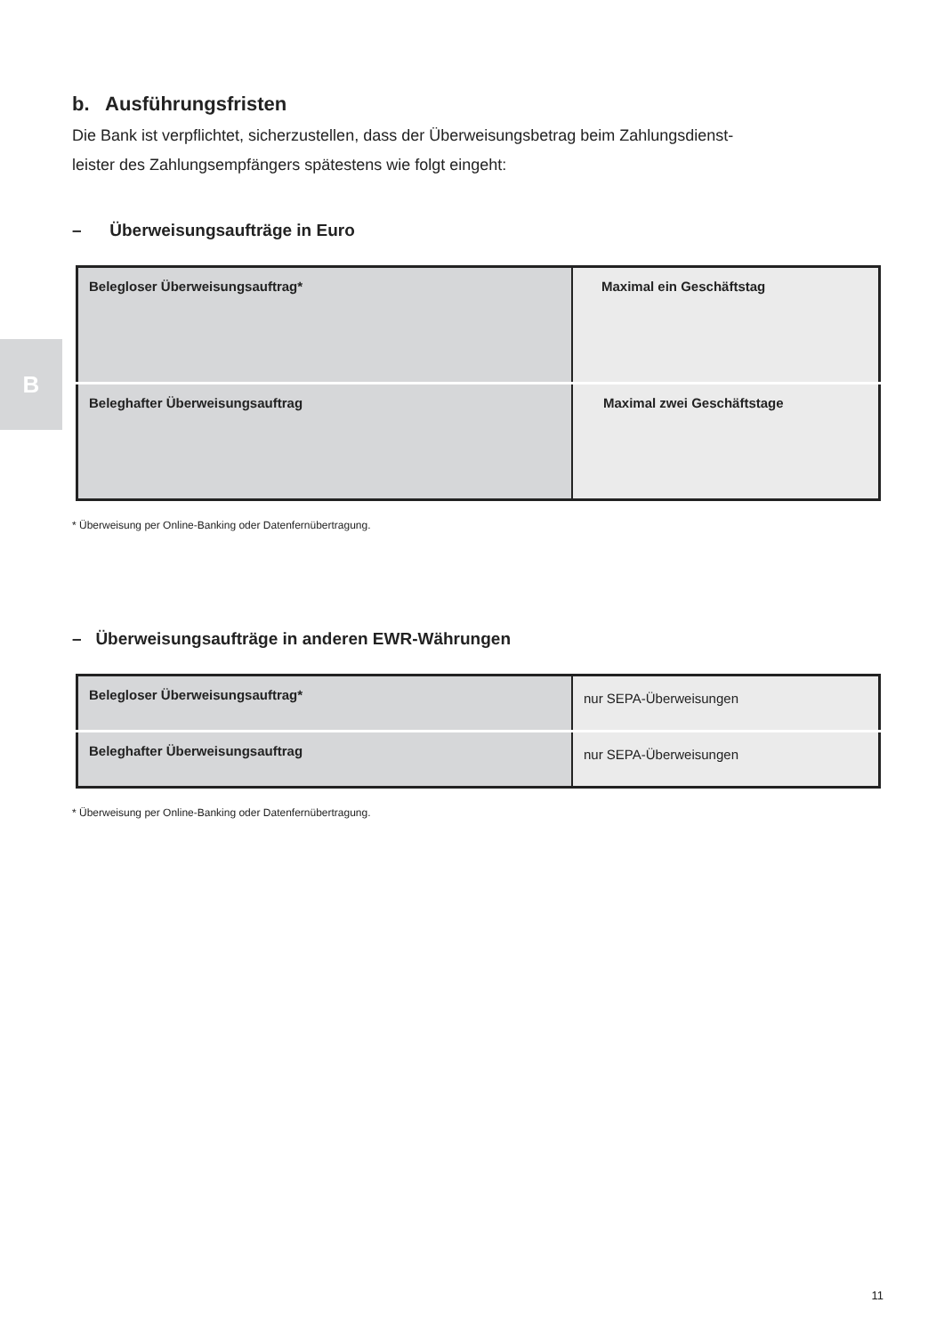B
b. Ausführungsfristen
Die Bank ist verpflichtet, sicherzustellen, dass der Überweisungsbetrag beim Zahlungsdienst-
leister des Zahlungsempfängers spätestens wie folgt eingeht:
– Überweisungsaufträge in Euro
| Belegloser Überweisungsauftrag* | Maximal ein Geschäftstag |
| Beleghafter Überweisungsauftrag | Maximal zwei Geschäftstage |
* Überweisung per Online-Banking oder Datenfernübertragung.
– Überweisungsaufträge in anderen EWR-Währungen
| Belegloser Überweisungsauftrag* | nur SEPA-Überweisungen |
| Beleghafter Überweisungsauftrag | nur SEPA-Überweisungen |
* Überweisung per Online-Banking oder Datenfernübertragung.
11